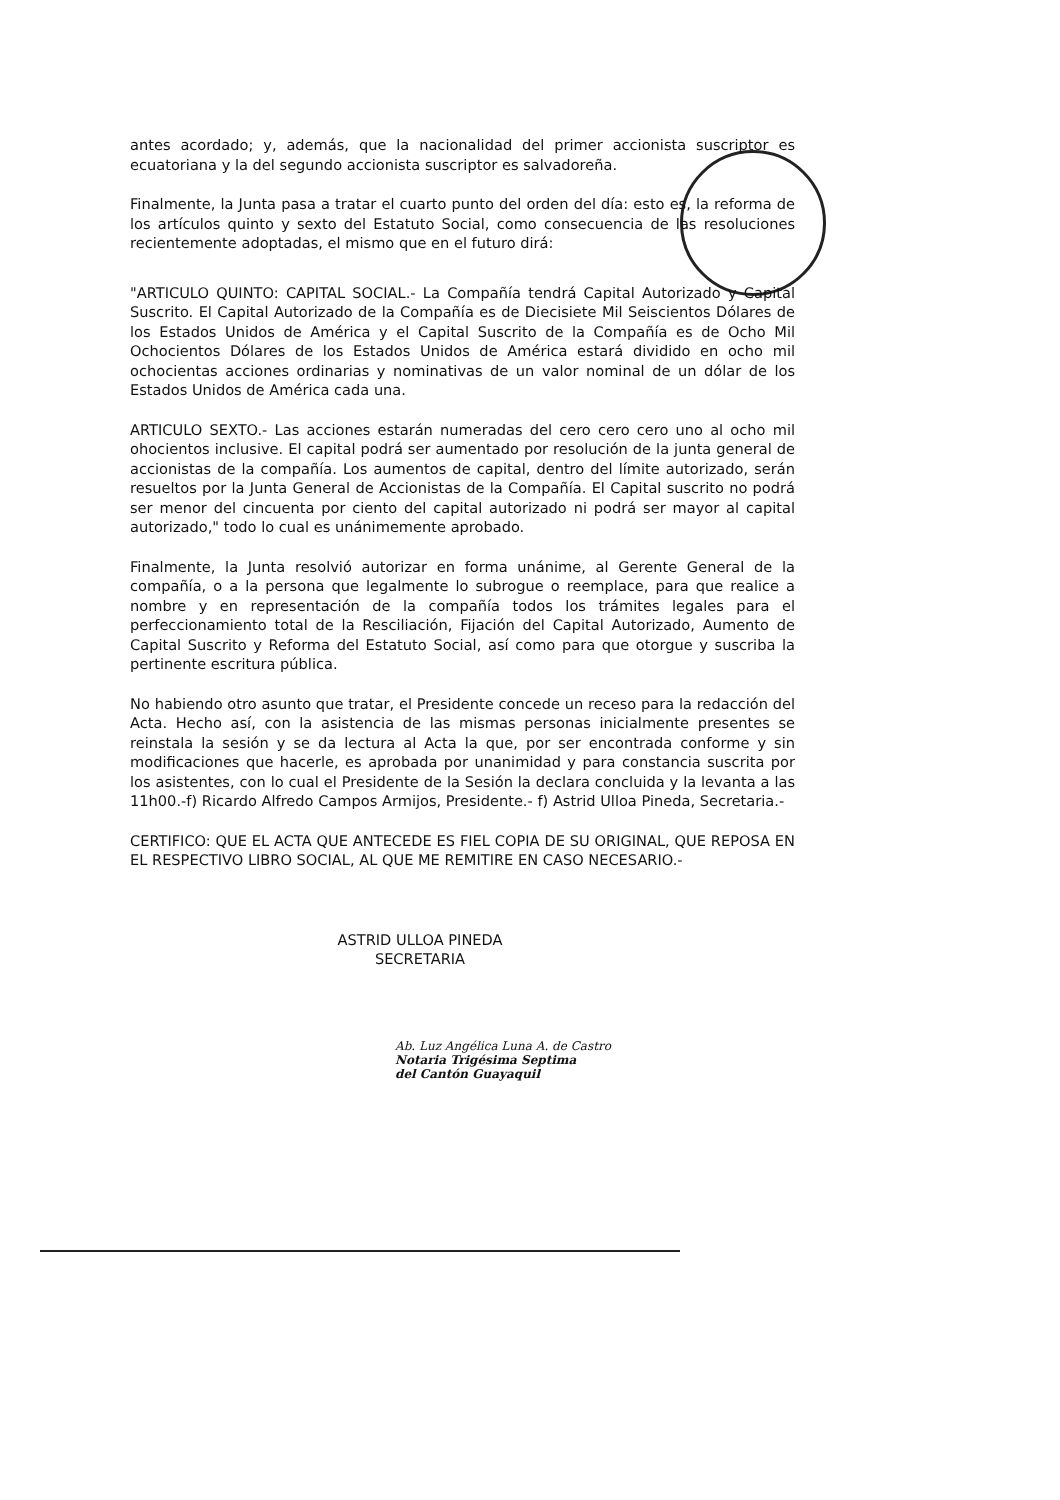antes acordado; y, además, que la nacionalidad del primer accionista suscriptor es ecuatoriana y la del segundo accionista suscriptor es salvadoreña.
Finalmente, la Junta pasa a tratar el cuarto punto del orden del día: esto es, la reforma de los artículos quinto y sexto del Estatuto Social, como consecuencia de las resoluciones recientemente adoptadas, el mismo que en el futuro dirá:
"ARTICULO QUINTO: CAPITAL SOCIAL.- La Compañía tendrá Capital Autorizado y Capital Suscrito. El Capital Autorizado de la Compañía es de Diecisiete Mil Seiscientos Dólares de los Estados Unidos de América y el Capital Suscrito de la Compañía es de Ocho Mil Ochocientos Dólares de los Estados Unidos de América estará dividido en ocho mil ochocientas acciones ordinarias y nominativas de un valor nominal de un dólar de los Estados Unidos de América cada una.
ARTICULO SEXTO.- Las acciones estarán numeradas del cero cero cero uno al ocho mil ohocientos inclusive. El capital podrá ser aumentado por resolución de la junta general de accionistas de la compañía. Los aumentos de capital, dentro del límite autorizado, serán resueltos por la Junta General de Accionistas de la Compañía. El Capital suscrito no podrá ser menor del cincuenta por ciento del capital autorizado ni podrá ser mayor al capital autorizado," todo lo cual es unánimemente aprobado.
Finalmente, la Junta resolvió autorizar en forma unánime, al Gerente General de la compañía, o a la persona que legalmente lo subrogue o reemplace, para que realice a nombre y en representación de la compañía todos los trámites legales para el perfeccionamiento total de la Resciliación, Fijación del Capital Autorizado, Aumento de Capital Suscrito y Reforma del Estatuto Social, así como para que otorgue y suscriba la pertinente escritura pública.
No habiendo otro asunto que tratar, el Presidente concede un receso para la redacción del Acta. Hecho así, con la asistencia de las mismas personas inicialmente presentes se reinstala la sesión y se da lectura al Acta la que, por ser encontrada conforme y sin modificaciones que hacerle, es aprobada por unanimidad y para constancia suscrita por los asistentes, con lo cual el Presidente de la Sesión la declara concluida y la levanta a las 11h00.-f) Ricardo Alfredo Campos Armijos, Presidente.- f) Astrid Ulloa Pineda, Secretaria.-
CERTIFICO: QUE EL ACTA QUE ANTECEDE ES FIEL COPIA DE SU ORIGINAL, QUE REPOSA EN EL RESPECTIVO LIBRO SOCIAL, AL QUE ME REMITIRE EN CASO NECESARIO.-
ASTRID ULLOA PINEDA
SECRETARIA
Ab. Luz Angélica Luna A. de Castro
Notaria Trigésima Septima
del Cantón Guayaquil